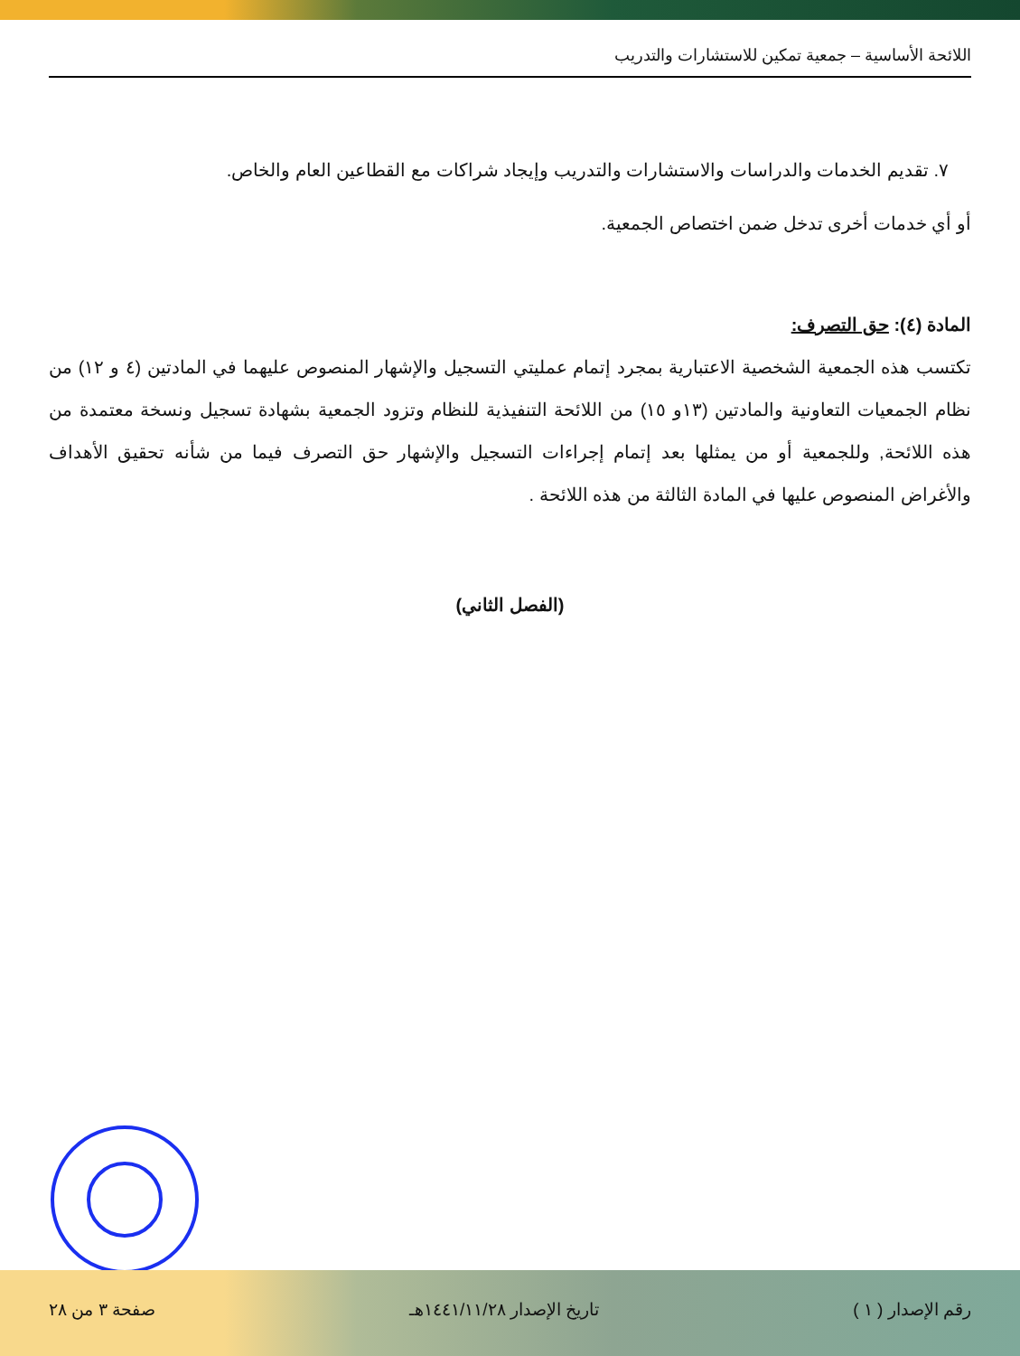اللائحة الأساسية – جمعية تمكين للاستشارات والتدريب
٧. تقديم الخدمات والدراسات والاستشارات والتدريب وإيجاد شراكات مع القطاعين العام والخاص.
أو أي خدمات أخرى تدخل ضمن اختصاص الجمعية.
المادة (٤): حق التصرف:
تكتسب هذه الجمعية الشخصية الاعتبارية بمجرد إتمام عمليتي التسجيل والإشهار المنصوص عليهما في المادتين (٤ و ١٢) من نظام الجمعيات التعاونية والمادتين (١٣و ١٥) من اللائحة التنفيذية للنظام وتزود الجمعية بشهادة تسجيل ونسخة معتمدة من هذه اللائحة, وللجمعية أو من يمثلها بعد إتمام إجراءات التسجيل والإشهار حق التصرف فيما من شأنه تحقيق الأهداف والأغراض المنصوص عليها في المادة الثالثة من هذه اللائحة .
(الفصل الثاني)
رقم الإصدار ( ١ ) تاريخ الإصدار ١٤٤١/١١/٢٨هـ صفحة ٣ من ٢٨